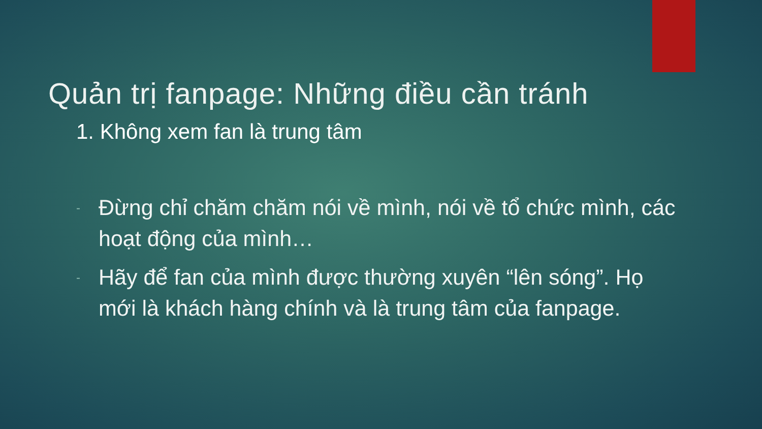Quản trị fanpage: Những điều cần tránh
1. Không xem fan là trung tâm
- Đừng chỉ chăm chăm nói về mình, nói về tổ chức mình, các hoạt động của mình…
- Hãy để fan của mình được thường xuyên “lên sóng”. Họ mới là khách hàng chính và là trung tâm của fanpage.